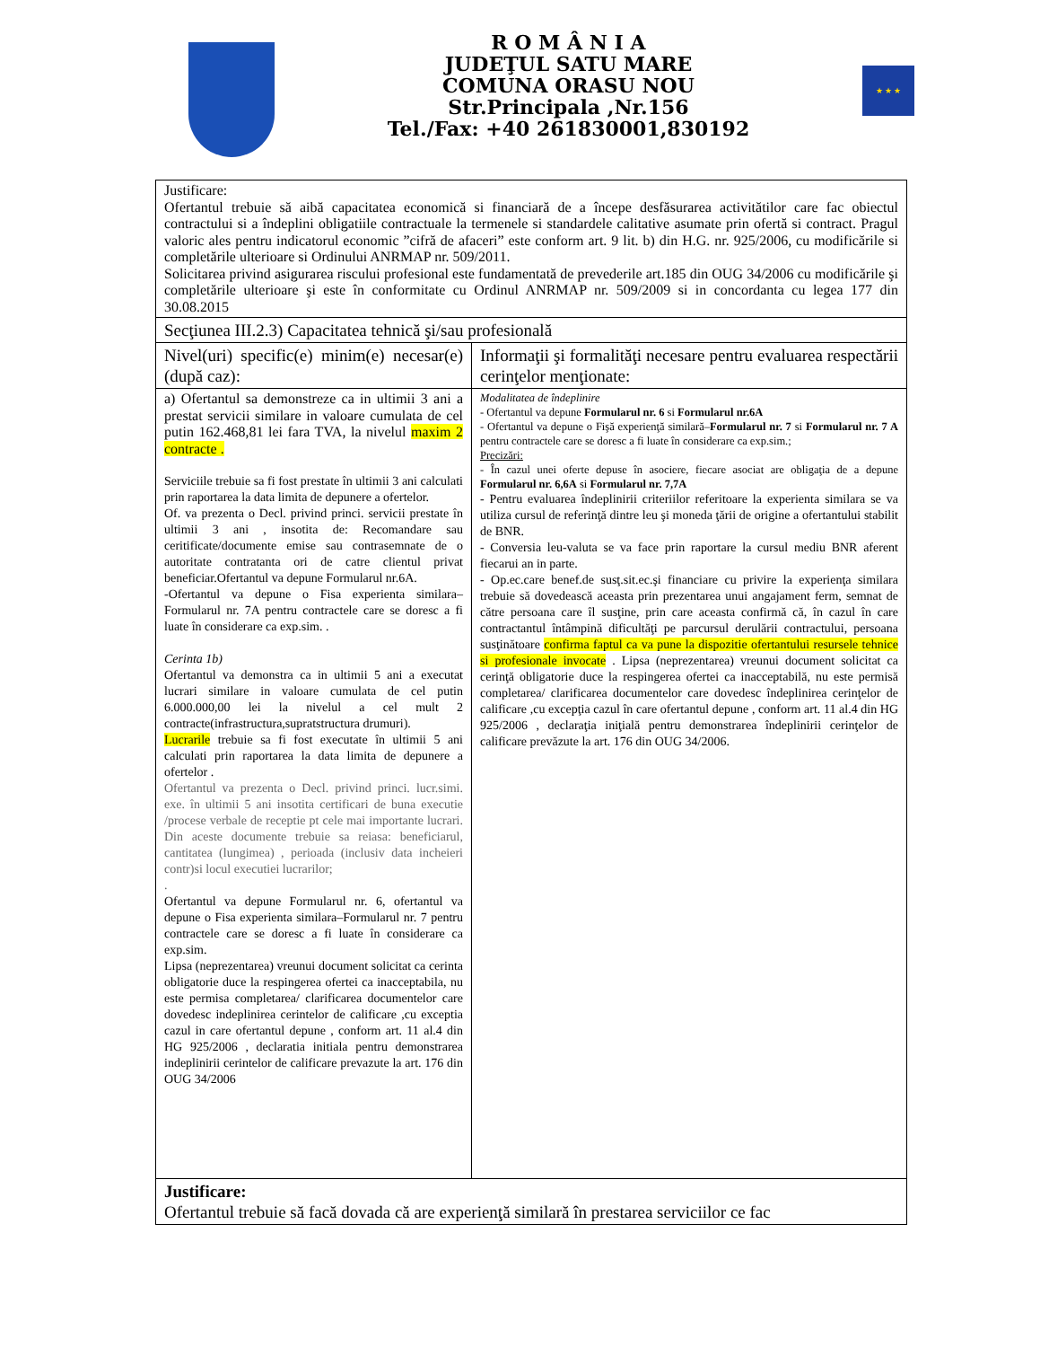R O M Â N I A
JUDEŢUL SATU MARE
COMUNA ORASU NOU
Str.Principala ,Nr.156
Tel./Fax: +40 261830001,830192
★ ★ ★
| Justificare: Ofertantul trebuie să aibă capacitatea economică si financiară de a începe desfăsurarea activitătilor care fac obiectul contractului si a îndeplini obligatiile contractuale la termenele si standardele calitative asumate prin ofertă si contract. Pragul valoric ales pentru indicatorul economic ”cifră de afaceri” este conform art. 9 lit. b) din H.G. nr. 925/2006, cu modificările si completările ulterioare si Ordinului ANRMAP nr. 509/2011. Solicitarea privind asigurarea riscului profesional este fundamentată de prevederile art.185 din OUG 34/2006 cu modificările şi completările ulterioare şi este în conformitate cu Ordinul ANRMAP nr. 509/2009 si in concordanta cu legea 177 din 30.08.2015 | |
| Secţiunea III.2.3) Capacitatea tehnică şi/sau profesională | |
| Nivel(uri) specific(e) minim(e) necesar(e) (după caz): | Informaţii şi formalităţi necesare pentru evaluarea respectării cerinţelor menţionate: |
| a) Ofertantul sa demonstreze ca in ultimii 3 ani a prestat servicii similare in valoare cumulata de cel putin 162.468,81 lei fara TVA, la nivelul maxim 2 contracte . Serviciile trebuie sa fi fost prestate în ultimii 3 ani calculati prin raportarea la data limita de depunere a ofertelor. Of. va prezenta o Decl. privind princi. servicii prestate în ultimii 3 ani , insotita de: Recomandare sau ceritificate/documente emise sau contrasemnate de o autoritate contratanta ori de catre clientul privat beneficiar.Ofertantul va depune Formularul nr.6A. -Ofertantul va depune o Fisa experienta similara–Formularul nr. 7A pentru contractele care se doresc a fi luate în considerare ca exp.sim. . Cerinta 1b) Ofertantul va demonstra ca in ultimii 5 ani a executat lucrari similare in valoare cumulata de cel putin 6.000.000,00 lei la nivelul a cel mult 2 contracte(infrastructura,supratstructura drumuri). Lucrarile trebuie sa fi fost executate în ultimii 5 ani calculati prin raportarea la data limita de depunere a ofertelor . Ofertantul va prezenta o Decl. privind princi. lucr.simi. exe. în ultimii 5 ani insotita certificari de buna executie /procese verbale de receptie pt cele mai importante lucrari. Din aceste documente trebuie sa reiasa: beneficiarul, cantitatea (lungimea) , perioada (inclusiv data incheieri contr)si locul executiei lucrarilor; . Ofertantul va depune Formularul nr. 6, ofertantul va depune o Fisa experienta similara–Formularul nr. 7 pentru contractele care se doresc a fi luate în considerare ca exp.sim. Lipsa (neprezentarea) vreunui document solicitat ca cerinta obligatorie duce la respingerea ofertei ca inacceptabila, nu este permisa completarea/ clarificarea documentelor care dovedesc indeplinirea cerintelor de calificare ,cu exceptia cazul in care ofertantul depune , conform art. 11 al.4 din HG 925/2006 , declaratia initiala pentru demonstrarea indeplinirii cerintelor de calificare prevazute la art. 176 din OUG 34/2006 | Modalitatea de îndeplinire - Ofertantul va depune Formularul nr. 6 si Formularul nr.6A - Ofertantul va depune o Fişă experienţă similară– Formularul nr. 7 si Formularul nr. 7 A pentru contractele care se doresc a fi luate în considerare ca exp.sim.; Precizări: - În cazul unei oferte depuse în asociere, fiecare asociat are obligaţia de a depune Formularul nr. 6,6A si Formularul nr. 7,7A - Pentru evaluarea îndeplinirii criteriilor referitoare la experienta similara se va utiliza cursul de referinţă dintre leu şi moneda ţării de origine a ofertantului stabilit de BNR. - Conversia leu-valuta se va face prin raportare la cursul mediu BNR aferent fiecarui an in parte. - Op.ec.care benef.de susţ.sit.ec.şi financiare cu privire la experienţa similara trebuie să dovedească aceasta prin prezentarea unui angajament ferm, semnat de către persoana care îl susţine, prin care aceasta confirmă că, în cazul în care contractantul întâmpină dificultăţi pe parcursul derulării contractului, persoana susţinătoare confirma faptul ca va pune la dispozitie ofertantului resursele tehnice si profesionale invocate . Lipsa (neprezentarea) vreunui document solicitat ca cerinţă obligatorie duce la respingerea ofertei ca inacceptabilă, nu este permisă completarea/ clarificarea documentelor care dovedesc îndeplinirea cerinţelor de calificare ,cu excepţia cazul în care ofertantul depune , conform art. 11 al.4 din HG 925/2006 , declaraţia iniţială pentru demonstrarea îndeplinirii cerinţelor de calificare prevăzute la art. 176 din OUG 34/2006. |
| Justificare: Ofertantul trebuie să facă dovada că are experienţă similară în prestarea serviciilor ce fac | |